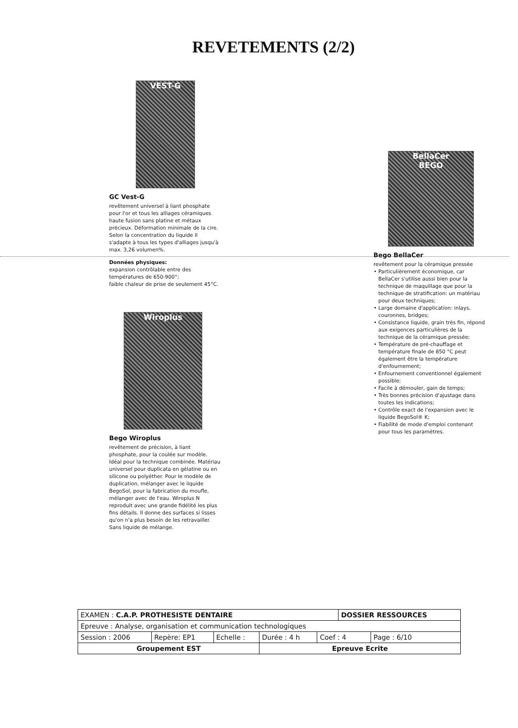REVETEMENTS (2/2)
VEST-G
GC Vest-G
revêtement universel à liant phosphate pour l'or et tous les alliages céramiques haute fusion sans platine et métaux précieux. Déformation minimale de la cire. Selon la concentration du liquide Il s'adapte à tous les types d'alliages jusqu'à max. 3,26 volumen%.
Données physiques:
expansion contrôlable entre des températures de 650-900°;
faible chaleur de prise de seulement 45°C.
Wiroplus
Bego Wiroplus
revêtement de précision, à liant phosphate, pour la coulée sur modèle. Idéal pour la technique combinée. Matériau universel pour duplicata en gélatine ou en silicone ou polyéther. Pour le modèle de duplication, mélanger avec le liquide BegoSol, pour la fabrication du moufle, mélanger avec de l'eau. Wiroplus N reproduit avec une grande fidélité les plus fins détails. Il donne des surfaces si lisses qu'on n'a plus besoin de les retravailler. Sans liquide de mélange.
BellaCer
BEGO
Bego BellaCer
revêtement pour la céramique pressée
Particulièrement économique, car BellaCer s'utilise aussi bien pour la technique de maquillage que pour la technique de stratification: un matériau pour deux techniques;
Large domaine d'application: inlays, couronnes, bridges;
Consistance liquide, grain très fin, répond aux exigences particulières de la technique de la céramique pressée;
Température de pré-chauffage et température finale de 850 °C peut également être la température d'enfournement;
Enfournement conventionnel également possible;
Facile à démouler, gain de temps;
Très bonnes précision d'ajustage dans toutes les indications;
Contrôle exact de l'expansion avec le liquide BegoSol® K;
Fiabilité de mode d'emploi contenant pour tous les paramètres.
| EXAMEN : C.A.P. PROTHESISTE DENTAIRE | | | | | DOSSIER RESSOURCES | |
| Epreuve : Analyse, organisation et communication technologiques | | | | | | |
| Session : 2006 | Repère: EP1 | Echelle : | Durée : 4 h | Coef : 4 | | Page : 6/10 |
| Groupement EST | | | Epreuve Ecrite | | | |